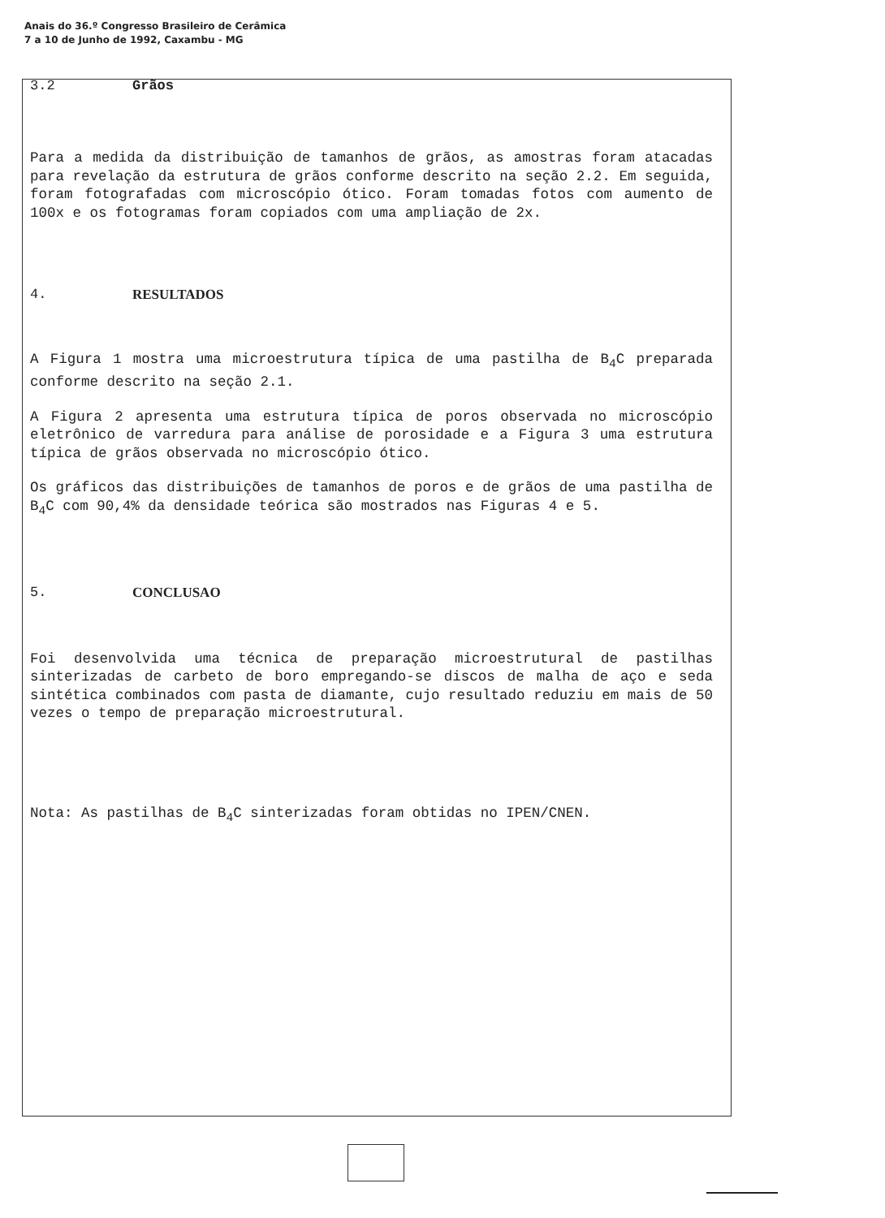Anais do 36.º Congresso Brasileiro de Cerâmica
7 a 10 de Junho de 1992, Caxambu - MG
3.2 Grãos
Para a medida da distribuição de tamanhos de grãos, as amostras foram atacadas para revelação da estrutura de grãos conforme descrito na seção 2.2. Em seguida, foram fotografadas com microscópio ótico. Foram tomadas fotos com aumento de 100x e os fotogramas foram copiados com uma ampliação de 2x.
4. RESULTADOS
A Figura 1 mostra uma microestrutura típica de uma pastilha de B<sub>4</sub>C preparada conforme descrito na seção 2.1.
A Figura 2 apresenta uma estrutura típica de poros observada no microscópio eletrônico de varredura para análise de porosidade e a Figura 3 uma estrutura típica de grãos observada no microscópio ótico.
Os gráficos das distribuições de tamanhos de poros e de grãos de uma pastilha de B<sub>4</sub>C com 90,4% da densidade teórica são mostrados nas Figuras 4 e 5.
5. CONCLUSAO
Foi desenvolvida uma técnica de preparação microestrutural de pastilhas sinterizadas de carbeto de boro empregando-se discos de malha de aço e seda sintética combinados com pasta de diamante, cujo resultado reduziu em mais de 50 vezes o tempo de preparação microestrutural.
Nota: As pastilhas de B<sub>4</sub>C sinterizadas foram obtidas no IPEN/CNEN.